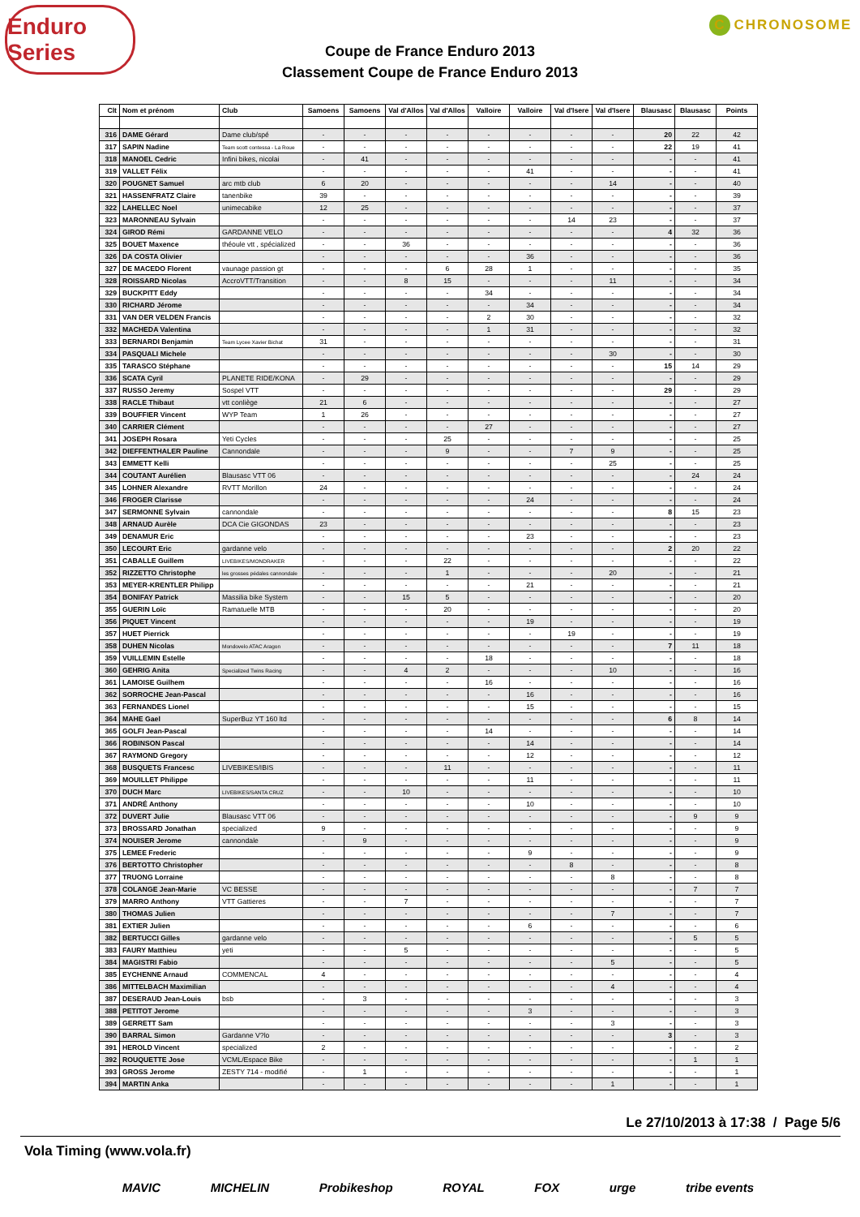Enduro Series
C CHRONOSOME
Coupe de France Enduro 2013
Classement Coupe de France Enduro 2013
| Clt | Nom et prénom | Club | Samoens | Samoens | Val d'Allos | Val d'Allos | Valloire | Valloire | Val d'Isere | Val d'Isere | Blausasc | Blausasc | Points |
| --- | --- | --- | --- | --- | --- | --- | --- | --- | --- | --- | --- | --- | --- |
| 316 | DAME Gérard | Dame club/spé | - | - | - | - | - | - | - | - | 20 | 22 | 42 |
| 317 | SAPIN Nadine | Team scott contessa - La Roue | - | - | - | - | - | - | - | - | 22 | 19 | 41 |
| 318 | MANOEL Cedric | Infini bikes, nicolai | - | 41 | - | - | - | - | - | - | - | - | 41 |
| 319 | VALLET Félix | | - | - | - | - | - | 41 | - | - | - | - | 41 |
| 320 | POUGNET Samuel | arc mtb club | 6 | 20 | - | - | - | - | - | 14 | - | - | 40 |
| 321 | HASSENFRATZ Claire | tanenbike | 39 | - | - | - | - | - | - | - | - | - | 39 |
| 322 | LAHELLEC Noel | unimecabike | 12 | 25 | - | - | - | - | - | - | - | - | 37 |
| 323 | MARONNEAU Sylvain | | - | - | - | - | - | - | 14 | 23 | - | - | 37 |
| 324 | GIROD Rémi | GARDANNE VELO | - | - | - | - | - | - | - | - | 4 | 32 | 36 |
| 325 | BOUET Maxence | théoule vtt , spécialized | - | - | 36 | - | - | - | - | - | - | - | 36 |
| 326 | DA COSTA Olivier | | - | - | - | - | - | 36 | - | - | - | - | 36 |
| 327 | DE MACEDO Florent | vaunage passion gt | - | - | - | 6 | 28 | 1 | - | - | - | - | 35 |
| 328 | ROISSARD Nicolas | AccroVTT/Transition | - | - | 8 | 15 | - | - | - | 11 | - | - | 34 |
| 329 | BUCKPITT Eddy | | - | - | - | - | 34 | - | - | - | - | - | 34 |
| 330 | RICHARD Jérome | | - | - | - | - | - | 34 | - | - | - | - | 34 |
| 331 | VAN DER VELDEN Francis | | - | - | - | - | 2 | 30 | - | - | - | - | 32 |
| 332 | MACHEDA Valentina | | - | - | - | - | 1 | 31 | - | - | - | - | 32 |
| 333 | BERNARDI Benjamin | Team Lycee Xavier Bichat | 31 | - | - | - | - | - | - | - | - | - | 31 |
| 334 | PASQUALI Michele | | - | - | - | - | - | - | - | 30 | - | - | 30 |
| 335 | TARASCO Stéphane | | - | - | - | - | - | - | - | - | 15 | 14 | 29 |
| 336 | SCATA Cyril | PLANETE RIDE/KONA | - | 29 | - | - | - | - | - | - | - | - | 29 |
| 337 | RUSSO Jeremy | Sospel VTT | - | - | - | - | - | - | - | - | 29 | - | 29 |
| 338 | RACLE Thibaut | vtt conliège | 21 | 6 | - | - | - | - | - | - | - | - | 27 |
| 339 | BOUFFIER Vincent | WYP Team | 1 | 26 | - | - | - | - | - | - | - | - | 27 |
| 340 | CARRIER Clément | | - | - | - | - | 27 | - | - | - | - | - | 27 |
| 341 | JOSEPH Rosara | Yeti Cycles | - | - | - | 25 | - | - | - | - | - | - | 25 |
| 342 | DIEFFENTHALER Pauline | Cannondale | - | - | - | 9 | - | - | 7 | 9 | - | - | 25 |
| 343 | EMMETT Kelli | | - | - | - | - | - | - | - | 25 | - | - | 25 |
| 344 | COUTANT Aurélien | Blausasc VTT 06 | - | - | - | - | - | - | - | - | - | 24 | 24 |
| 345 | LOHNER Alexandre | RVTT Morillon | 24 | - | - | - | - | - | - | - | - | - | 24 |
| 346 | FROGER Clarisse | | - | - | - | - | - | 24 | - | - | - | - | 24 |
| 347 | SERMONNE Sylvain | cannondale | - | - | - | - | - | - | - | - | 8 | 15 | 23 |
| 348 | ARNAUD Aurèle | DCA Cie GIGONDAS | 23 | - | - | - | - | - | - | - | - | - | 23 |
| 349 | DENAMUR Eric | | - | - | - | - | - | 23 | - | - | - | - | 23 |
| 350 | LECOURT Eric | gardanne velo | - | - | - | - | - | - | - | - | 2 | 20 | 22 |
| 351 | CABALLE Guillem | LIVEBIKES/MONDRAKER | - | - | - | 22 | - | - | - | - | - | - | 22 |
| 352 | RIZZETTO Christophe | les grosses pédales cannondale | - | - | - | 1 | - | - | - | 20 | - | - | 21 |
| 353 | MEYER-KRENTLER Philipp | | - | - | - | - | - | 21 | - | - | - | - | 21 |
| 354 | BONIFAY Patrick | Massilia bike System | - | - | 15 | 5 | - | - | - | - | - | - | 20 |
| 355 | GUERIN Loïc | Ramatuelle MTB | - | - | - | 20 | - | - | - | - | - | - | 20 |
| 356 | PIQUET Vincent | | - | - | - | - | - | 19 | - | - | - | - | 19 |
| 357 | HUET Pierrick | | - | - | - | - | - | - | 19 | - | - | - | 19 |
| 358 | DUHEN Nicolas | Mondovelo ATAC Aragon | - | - | - | - | - | - | - | - | 7 | 11 | 18 |
| 359 | VUILLEMIN Estelle | | - | - | - | - | 18 | - | - | - | - | - | 18 |
| 360 | GEHRIG Anita | Specialized Twins Racing | - | - | 4 | 2 | - | - | - | 10 | - | - | 16 |
| 361 | LAMOISE Guilhem | | - | - | - | - | 16 | - | - | - | - | - | 16 |
| 362 | SORROCHE Jean-Pascal | | - | - | - | - | - | 16 | - | - | - | - | 16 |
| 363 | FERNANDES Lionel | | - | - | - | - | - | 15 | - | - | - | - | 15 |
| 364 | MAHE Gael | SuperBuz YT 160 ltd | - | - | - | - | - | - | - | - | 6 | 8 | 14 |
| 365 | GOLFI Jean-Pascal | | - | - | - | - | 14 | - | - | - | - | - | 14 |
| 366 | ROBINSON Pascal | | - | - | - | - | - | 14 | - | - | - | - | 14 |
| 367 | RAYMOND Gregory | | - | - | - | - | - | 12 | - | - | - | - | 12 |
| 368 | BUSQUETS Francesc | LIVEBIKES/IBIS | - | - | - | 11 | - | - | - | - | - | - | 11 |
| 369 | MOUILLET Philippe | | - | - | - | - | - | 11 | - | - | - | - | 11 |
| 370 | DUCH Marc | LIVEBIKES/SANTA CRUZ | - | - | 10 | - | - | - | - | - | - | - | 10 |
| 371 | ANDRÉ Anthony | | - | - | - | - | - | 10 | - | - | - | - | 10 |
| 372 | DUVERT Julie | Blausasc VTT 06 | - | - | - | - | - | - | - | - | - | 9 | 9 |
| 373 | BROSSARD Jonathan | specialized | 9 | - | - | - | - | - | - | - | - | - | 9 |
| 374 | NOUISER Jerome | cannondale | - | 9 | - | - | - | - | - | - | - | - | 9 |
| 375 | LEMEE Frederic | | - | - | - | - | - | 9 | - | - | - | - | 9 |
| 376 | BERTOTTO Christopher | | - | - | - | - | - | - | 8 | - | - | - | 8 |
| 377 | TRUONG Lorraine | | - | - | - | - | - | - | - | 8 | - | - | 8 |
| 378 | COLANGE Jean-Marie | VC BESSE | - | - | - | - | - | - | - | - | - | 7 | 7 |
| 379 | MARRO Anthony | VTT Gattieres | - | - | 7 | - | - | - | - | - | - | - | 7 |
| 380 | THOMAS Julien | | - | - | - | - | - | - | - | 7 | - | - | 7 |
| 381 | EXTIER Julien | | - | - | - | - | - | 6 | - | - | - | - | 6 |
| 382 | BERTUCCI Gilles | gardanne velo | - | - | - | - | - | - | - | - | - | 5 | 5 |
| 383 | FAURY Matthieu | yeti | - | - | 5 | - | - | - | - | - | - | - | 5 |
| 384 | MAGISTRI Fabio | | - | - | - | - | - | - | - | 5 | - | - | 5 |
| 385 | EYCHENNE Arnaud | COMMENCAL | 4 | - | - | - | - | - | - | - | - | - | 4 |
| 386 | MITTELBACH Maximilian | | - | - | - | - | - | - | - | 4 | - | - | 4 |
| 387 | DESERAUD Jean-Louis | bsb | - | 3 | - | - | - | - | - | - | - | - | 3 |
| 388 | PETITOT Jerome | | - | - | - | - | - | 3 | - | - | - | - | 3 |
| 389 | GERRETT Sam | | - | - | - | - | - | - | - | 3 | - | - | 3 |
| 390 | BARRAL Simon | Gardanne V?lo | - | - | - | - | - | - | - | - | 3 | - | 3 |
| 391 | HEROLD Vincent | specialized | 2 | - | - | - | - | - | - | - | - | - | 2 |
| 392 | ROUQUETTE Jose | VCML/Espace Bike | - | - | - | - | - | - | - | - | - | 1 | 1 |
| 393 | GROSS Jerome | ZESTY 714 - modifié | - | 1 | - | - | - | - | - | - | - | - | 1 |
| 394 | MARTIN Anka | | - | - | - | - | - | - | - | 1 | - | - | 1 |
Le 27/10/2013 à 17:38 / Page 5/6
Vola Timing (www.vola.fr)
MAVIC MICHELIN Probikeshop ROYAL FOX urge tribe events